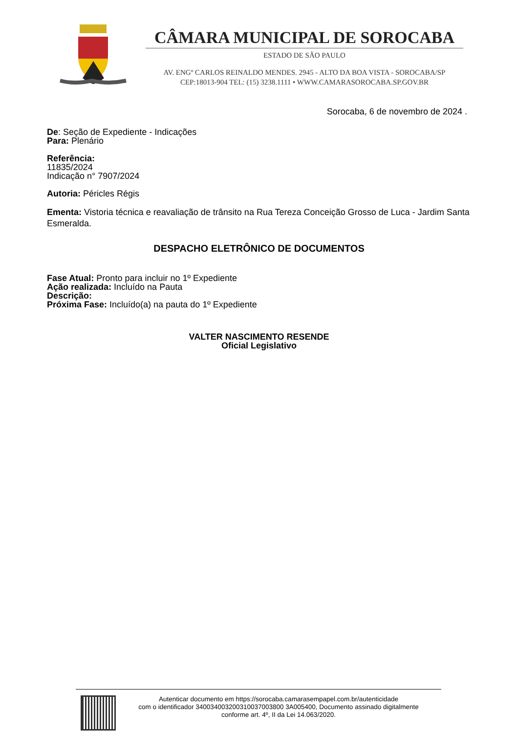CÂMARA MUNICIPAL DE SOROCABA
ESTADO DE SÃO PAULO
AV. ENGº CARLOS REINALDO MENDES. 2945 - ALTO DA BOA VISTA - SOROCABA/SP
CEP:18013-904 TEL: (15) 3238.1111 • WWW.CAMARASOROCABA.SP.GOV.BR
Sorocaba, 6 de novembro de 2024 .
De: Seção de Expediente - Indicações
Para: Plenário
Referência:
11835/2024
Indicação n° 7907/2024
Autoria: Péricles Régis
Ementa: Vistoria técnica e reavaliação de trânsito na Rua Tereza Conceição Grosso de Luca - Jardim Santa Esmeralda.
DESPACHO ELETRÔNICO DE DOCUMENTOS
Fase Atual: Pronto para incluir no 1º Expediente
Ação realizada: Incluído na Pauta
Descrição:
Próxima Fase: Incluído(a) na pauta do 1º Expediente
VALTER NASCIMENTO RESENDE
Oficial Legislativo
Autenticar documento em https://sorocaba.camarasempapel.com.br/autenticidade
com o identificador 340034003200310037003800 3A005400, Documento assinado digitalmente
conforme art. 4º, II da Lei 14.063/2020.